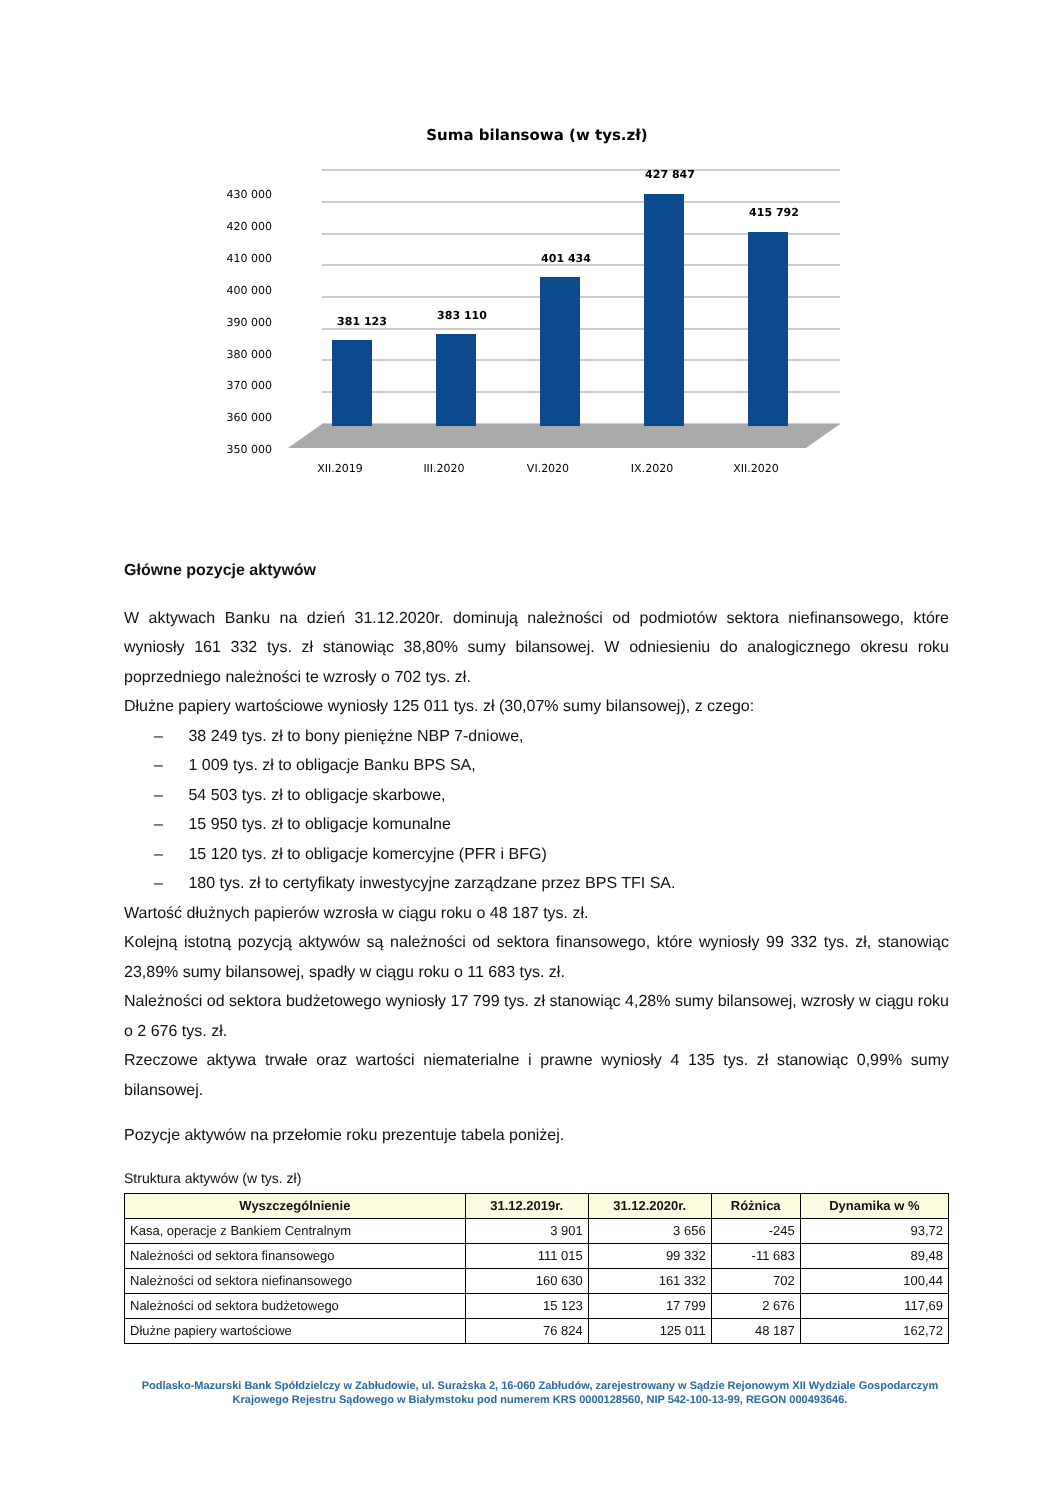Suma bilansowa (w tys.zł)
430 000
420 000
410 000
400 000
390 000
380 000
370 000
360 000
350 000
381 123
383 110
401 434
427 847
415 792
XII.2019
III.2020
VI.2020
IX.2020
XII.2020
Główne pozycje aktywów
W aktywach Banku na dzień 31.12.2020r. dominują należności od podmiotów sektora niefinansowego, które wyniosły 161 332 tys. zł stanowiąc 38,80% sumy bilansowej. W odniesieniu do analogicznego okresu roku poprzedniego należności te wzrosły o 702 tys. zł.
Dłużne papiery wartościowe wyniosły 125 011 tys. zł (30,07% sumy bilansowej), z czego:
– 38 249 tys. zł to bony pieniężne NBP 7-dniowe,
– 1 009 tys. zł to obligacje Banku BPS SA,
– 54 503 tys. zł to obligacje skarbowe,
– 15 950 tys. zł to obligacje komunalne
– 15 120 tys. zł to obligacje komercyjne (PFR i BFG)
– 180 tys. zł to certyfikaty inwestycyjne zarządzane przez BPS TFI SA.
Wartość dłużnych papierów wzrosła w ciągu roku o 48 187 tys. zł.
Kolejną istotną pozycją aktywów są należności od sektora finansowego, które wyniosły 99 332 tys. zł, stanowiąc 23,89% sumy bilansowej, spadły w ciągu roku o 11 683 tys. zł.
Należności od sektora budżetowego wyniosły 17 799 tys. zł stanowiąc 4,28% sumy bilansowej, wzrosły w ciągu roku o 2 676 tys. zł.
Rzeczowe aktywa trwałe oraz wartości niematerialne i prawne wyniosły 4 135 tys. zł stanowiąc 0,99% sumy bilansowej.
Pozycje aktywów na przełomie roku prezentuje tabela poniżej.
Struktura aktywów (w tys. zł)
| Wyszczególnienie | 31.12.2019r. | 31.12.2020r. | Różnica | Dynamika w % |
| --- | --- | --- | --- | --- |
| Kasa, operacje z Bankiem Centralnym | 3 901 | 3 656 | -245 | 93,72 |
| Należności od sektora finansowego | 111 015 | 99 332 | -11 683 | 89,48 |
| Należności od sektora niefinansowego | 160 630 | 161 332 | 702 | 100,44 |
| Należności od sektora budżetowego | 15 123 | 17 799 | 2 676 | 117,69 |
| Dłużne papiery wartościowe | 76 824 | 125 011 | 48 187 | 162,72 |
Podlasko-Mazurski Bank Spółdzielczy w Zabłudowie, ul. Surażska 2, 16-060 Zabłudów, zarejestrowany w Sądzie Rejonowym XII Wydziale Gospodarczym Krajowego Rejestru Sądowego w Białymstoku pod numerem KRS 0000128560, NIP 542-100-13-99, REGON 000493646.